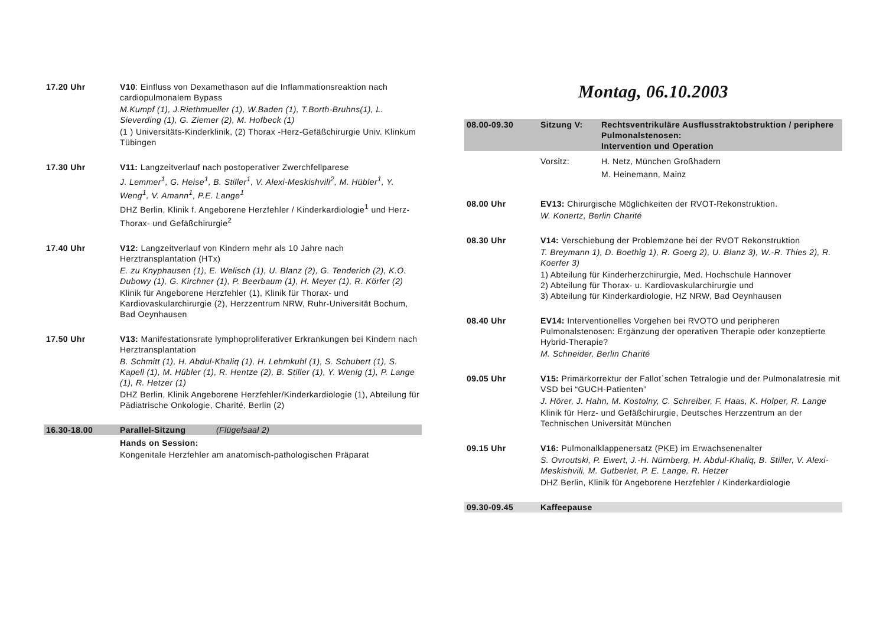17.20 Uhr V10: Einfluss von Dexamethason auf die Inflammationsreaktion nach cardiopulmonalem Bypass
M.Kumpf (1), J.Riethmueller (1), W.Baden (1), T.Borth-Bruhns(1), L. Sieverding (1), G. Ziemer (2), M. Hofbeck (1)
(1 ) Universitäts-Kinderklinik, (2) Thorax -Herz-Gefäßchirurgie Univ. Klinkum Tübingen
17.30 Uhr V11: Langzeitverlauf nach postoperativer Zwerchfellparese
J. Lemmer<sup>1</sup>, G. Heise<sup>1</sup>, B. Stiller<sup>1</sup>, V. Alexi-Meskishvili<sup>2</sup>, M. Hübler<sup>1</sup>, Y. Weng<sup>1</sup>, V. Amann<sup>1</sup>, P.E. Lange<sup>1</sup>
DHZ Berlin, Klinik f. Angeborene Herzfehler / Kinderkardiologie<sup>1</sup> und Herz-Thorax- und Gefäßchirurgie<sup>2</sup>
17.40 Uhr V12: Langzeitverlauf von Kindern mehr als 10 Jahre nach Herztransplantation (HTx)
E. zu Knyphausen (1), E. Welisch (1), U. Blanz (2), G. Tenderich (2), K.O. Dubowy (1), G. Kirchner (1), P. Beerbaum (1), H. Meyer (1), R. Körfer (2)
Klinik für Angeborene Herzfehler (1), Klinik für Thorax- und Kardiovaskularchirurgie (2), Herzzentrum NRW, Ruhr-Universität Bochum, Bad Oeynhausen
17.50 Uhr V13: Manifestationsrate lymphoproliferativer Erkrankungen bei Kindern nach Herztransplantation
B. Schmitt (1), H. Abdul-Khaliq (1), H. Lehmkuhl (1), S. Schubert (1), S. Kapell (1), M. Hübler (1), R. Hentze (2), B. Stiller (1), Y. Wenig (1), P. Lange (1), R. Hetzer (1)
DHZ Berlin, Klinik Angeborene Herzfehler/Kinderkardiologie (1), Abteilung für Pädiatrische Onkologie, Charité, Berlin (2)
16.30-18.00 Parallel-Sitzung (Flügelsaal 2)
Hands on Session:
Kongenitale Herzfehler am anatomisch-pathologischen Präparat
Montag, 06.10.2003
08.00-09.30 Sitzung V: Rechtsventrikuläre Ausflusstraktobstruktion / periphere Pulmonalstenosen:
Intervention und Operation
Vorsitz: H. Netz, München Großhadern
M. Heinemann, Mainz
08.00 Uhr EV13: Chirurgische Möglichkeiten der RVOT-Rekonstruktion.
W. Konertz, Berlin Charité
08.30 Uhr V14: Verschiebung der Problemzone bei der RVOT Rekonstruktion
T. Breymann 1), D. Boethig 1), R. Goerg 2), U. Blanz 3), W.-R. Thies 2), R. Koerfer 3)
1) Abteilung für Kinderherzchirurgie, Med. Hochschule Hannover
2) Abteilung für Thorax- u. Kardiovaskularchirurgie und
3) Abteilung für Kinderkardiologie, HZ NRW, Bad Oeynhausen
08.40 Uhr EV14: Interventionelles Vorgehen bei RVOTO und peripheren Pulmonalstenosen: Ergänzung der operativen Therapie oder konzeptierte Hybrid-Therapie?
M. Schneider, Berlin Charité
09.05 Uhr V15: Primärkorrektur der Fallot`schen Tetralogie und der Pulmonalatresie mit VSD bei “GUCH-Patienten”
J. Hörer, J. Hahn, M. Kostolny, C. Schreiber, F. Haas, K. Holper, R. Lange
Klinik für Herz- und Gefäßchirurgie, Deutsches Herzzentrum an der Technischen Universität München
09.15 Uhr V16: Pulmonalklappenersatz (PKE) im Erwachsenenalter
S. Ovroutski, P. Ewert, J.-H. Nürnberg, H. Abdul-Khaliq, B. Stiller, V. Alexi-Meskishvili, M. Gutberlet, P. E. Lange, R. Hetzer
DHZ Berlin, Klinik für Angeborene Herzfehler / Kinderkardiologie
09.30-09.45 Kaffeepause